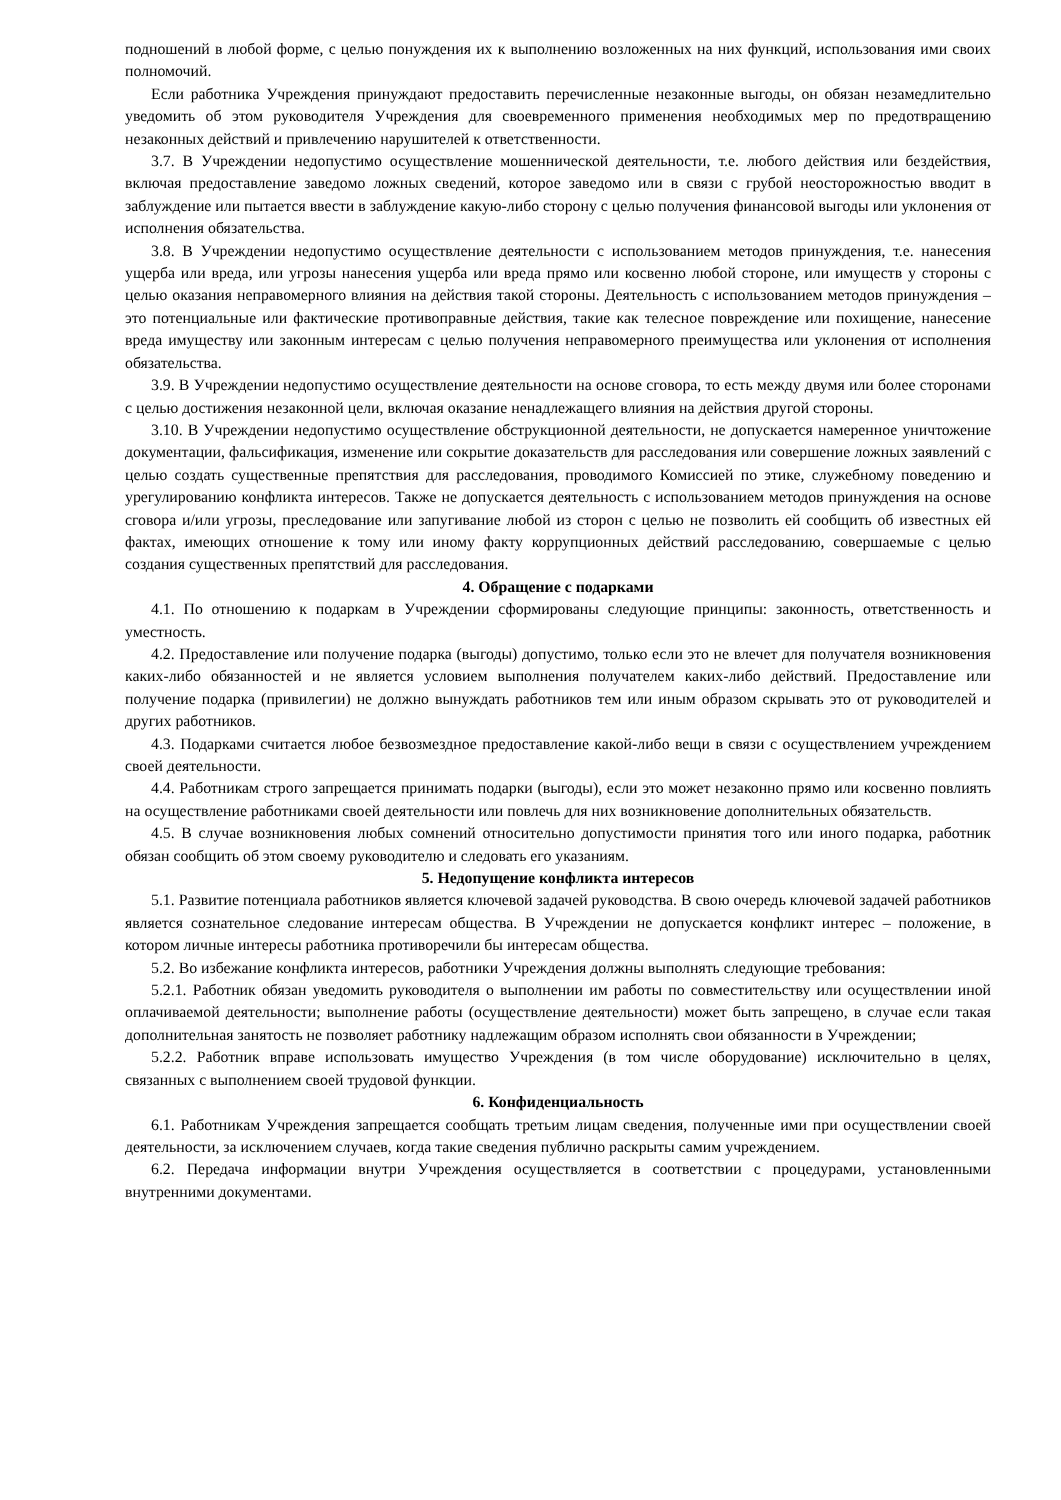подношений в любой форме, с целью понуждения их к выполнению возложенных на них функций, использования ими своих полномочий.
Если работника Учреждения принуждают предоставить перечисленные незаконные выгоды, он обязан незамедлительно уведомить об этом руководителя Учреждения для своевременного применения необходимых мер по предотвращению незаконных действий и привлечению нарушителей к ответственности.
3.7. В Учреждении недопустимо осуществление мошеннической деятельности, т.е. любого действия или бездействия, включая предоставление заведомо ложных сведений, которое заведомо или в связи с грубой неосторожностью вводит в заблуждение или пытается ввести в заблуждение какую-либо сторону с целью получения финансовой выгоды или уклонения от исполнения обязательства.
3.8. В Учреждении недопустимо осуществление деятельности с использованием методов принуждения, т.е. нанесения ущерба или вреда, или угрозы нанесения ущерба или вреда прямо или косвенно любой стороне, или имуществ у стороны с целью оказания неправомерного влияния на действия такой стороны. Деятельность с использованием методов принуждения – это потенциальные или фактические противоправные действия, такие как телесное повреждение или похищение, нанесение вреда имуществу или законным интересам с целью получения неправомерного преимущества или уклонения от исполнения обязательства.
3.9. В Учреждении недопустимо осуществление деятельности на основе сговора, то есть между двумя или более сторонами с целью достижения незаконной цели, включая оказание ненадлежащего влияния на действия другой стороны.
3.10. В Учреждении недопустимо осуществление обструкционной деятельности, не допускается намеренное уничтожение документации, фальсификация, изменение или сокрытие доказательств для расследования или совершение ложных заявлений с целью создать существенные препятствия для расследования, проводимого Комиссией по этике, служебному поведению и урегулированию конфликта интересов. Также не допускается деятельность с использованием методов принуждения на основе сговора и/или угрозы, преследование или запугивание любой из сторон с целью не позволить ей сообщить об известных ей фактах, имеющих отношение к тому или иному факту коррупционных действий расследованию, совершаемые с целью создания существенных препятствий для расследования.
4. Обращение с подарками
4.1. По отношению к подаркам в Учреждении сформированы следующие принципы: законность, ответственность и уместность.
4.2. Предоставление или получение подарка (выгоды) допустимо, только если это не влечет для получателя возникновения каких-либо обязанностей и не является условием выполнения получателем каких-либо действий. Предоставление или получение подарка (привилегии) не должно вынуждать работников тем или иным образом скрывать это от руководителей и других работников.
4.3. Подарками считается любое безвозмездное предоставление какой-либо вещи в связи с осуществлением учреждением своей деятельности.
4.4. Работникам строго запрещается принимать подарки (выгоды), если это может незаконно прямо или косвенно повлиять на осуществление работниками своей деятельности или повлечь для них возникновение дополнительных обязательств.
4.5. В случае возникновения любых сомнений относительно допустимости принятия того или иного подарка, работник обязан сообщить об этом своему руководителю и следовать его указаниям.
5. Недопущение конфликта интересов
5.1. Развитие потенциала работников является ключевой задачей руководства. В свою очередь ключевой задачей работников является сознательное следование интересам общества. В Учреждении не допускается конфликт интерес – положение, в котором личные интересы работника противоречили бы интересам общества.
5.2. Во избежание конфликта интересов, работники Учреждения должны выполнять следующие требования:
5.2.1. Работник обязан уведомить руководителя о выполнении им работы по совместительству или осуществлении иной оплачиваемой деятельности; выполнение работы (осуществление деятельности) может быть запрещено, в случае если такая дополнительная занятость не позволяет работнику надлежащим образом исполнять свои обязанности в Учреждении;
5.2.2. Работник вправе использовать имущество Учреждения (в том числе оборудование) исключительно в целях, связанных с выполнением своей трудовой функции.
6. Конфиденциальность
6.1. Работникам Учреждения запрещается сообщать третьим лицам сведения, полученные ими при осуществлении своей деятельности, за исключением случаев, когда такие сведения публично раскрыты самим учреждением.
6.2. Передача информации внутри Учреждения осуществляется в соответствии с процедурами, установленными внутренними документами.